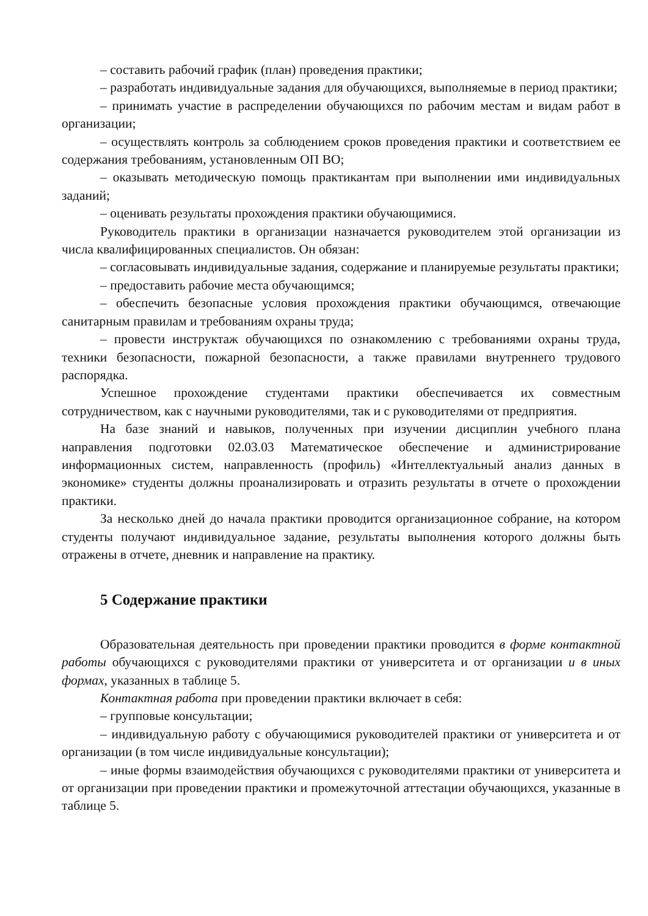– составить рабочий график (план) проведения практики;
– разработать индивидуальные задания для обучающихся, выполняемые в период практики;
– принимать участие в распределении обучающихся по рабочим местам и видам работ в организации;
– осуществлять контроль за соблюдением сроков проведения практики и соответствием ее содержания требованиям, установленным ОП ВО;
– оказывать методическую помощь практикантам при выполнении ими индивидуальных заданий;
– оценивать результаты прохождения практики обучающимися.
Руководитель практики в организации назначается руководителем этой организации из числа квалифицированных специалистов. Он обязан:
– согласовывать индивидуальные задания, содержание и планируемые результаты практики;
– предоставить рабочие места обучающимся;
– обеспечить безопасные условия прохождения практики обучающимся, отвечающие санитарным правилам и требованиям охраны труда;
– провести инструктаж обучающихся по ознакомлению с требованиями охраны труда, техники безопасности, пожарной безопасности, а также правилами внутреннего трудового распорядка.
Успешное прохождение студентами практики обеспечивается их совместным сотрудничеством, как с научными руководителями, так и с руководителями от предприятия.
На базе знаний и навыков, полученных при изучении дисциплин учебного плана направления подготовки 02.03.03 Математическое обеспечение и администрирование информационных систем, направленность (профиль) «Интеллектуальный анализ данных в экономике» студенты должны проанализировать и отразить результаты в отчете о прохождении практики.
За несколько дней до начала практики проводится организационное собрание, на котором студенты получают индивидуальное задание, результаты выполнения которого должны быть отражены в отчете, дневник и направление на практику.
5 Содержание практики
Образовательная деятельность при проведении практики проводится в форме контактной работы обучающихся с руководителями практики от университета и от организации и в иных формах, указанных в таблице 5.
Контактная работа при проведении практики включает в себя:
– групповые консультации;
– индивидуальную работу с обучающимися руководителей практики от университета и от организации (в том числе индивидуальные консультации);
– иные формы взаимодействия обучающихся с руководителями практики от университета и от организации при проведении практики и промежуточной аттестации обучающихся, указанные в таблице 5.